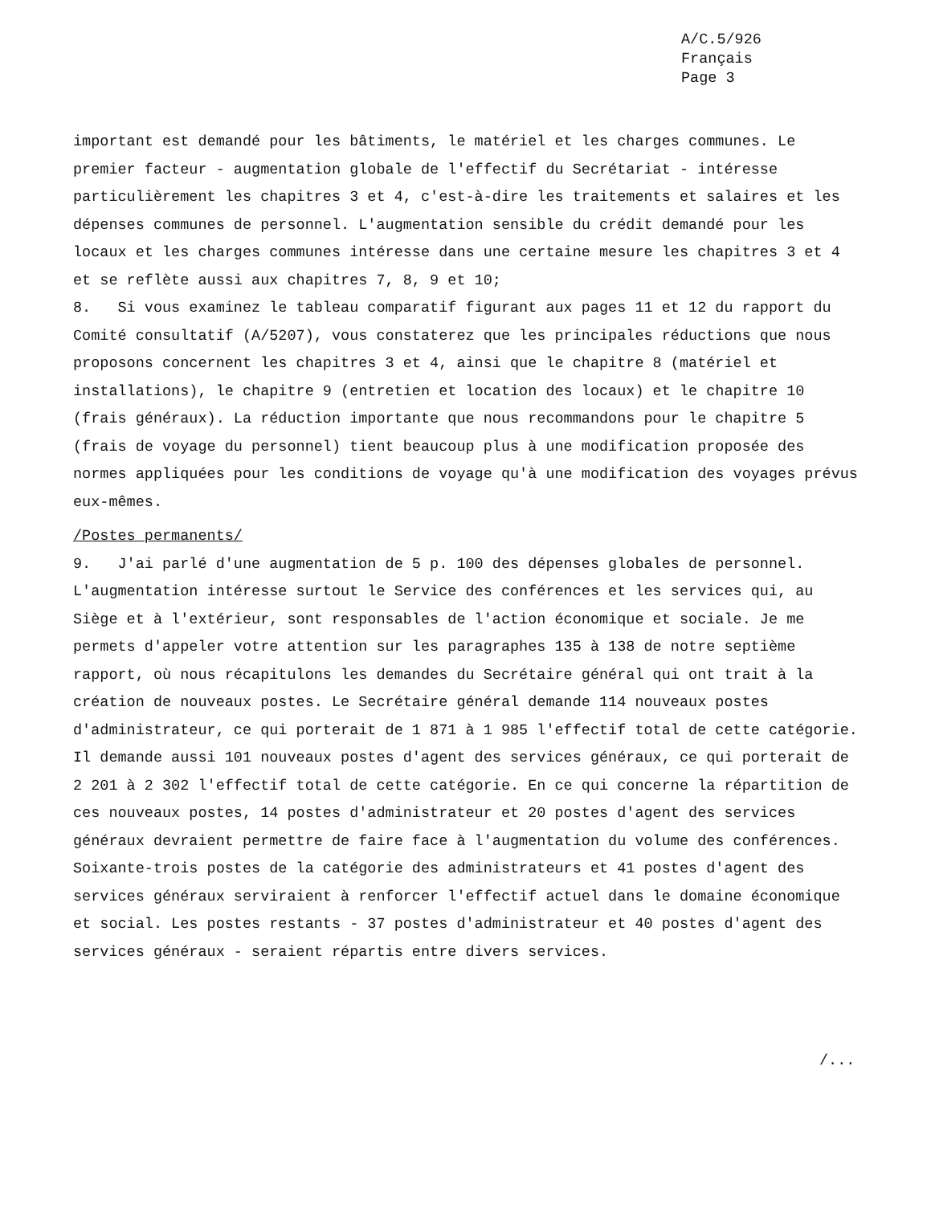A/C.5/926
Français
Page 3
important est demandé pour les bâtiments, le matériel et les charges communes. Le premier facteur - augmentation globale de l'effectif du Secrétariat - intéresse particulièrement les chapitres 3 et 4, c'est-à-dire les traitements et salaires et les dépenses communes de personnel. L'augmentation sensible du crédit demandé pour les locaux et les charges communes intéresse dans une certaine mesure les chapitres 3 et 4 et se reflète aussi aux chapitres 7, 8, 9 et 10;
8. Si vous examinez le tableau comparatif figurant aux pages 11 et 12 du rapport du Comité consultatif (A/5207), vous constaterez que les principales réductions que nous proposons concernent les chapitres 3 et 4, ainsi que le chapitre 8 (matériel et installations), le chapitre 9 (entretien et location des locaux) et le chapitre 10 (frais généraux). La réduction importante que nous recommandons pour le chapitre 5 (frais de voyage du personnel) tient beaucoup plus à une modification proposée des normes appliquées pour les conditions de voyage qu'à une modification des voyages prévus eux-mêmes.
/Postes permanents/
9. J'ai parlé d'une augmentation de 5 p. 100 des dépenses globales de personnel. L'augmentation intéresse surtout le Service des conférences et les services qui, au Siège et à l'extérieur, sont responsables de l'action économique et sociale. Je me permets d'appeler votre attention sur les paragraphes 135 à 138 de notre septième rapport, où nous récapitulons les demandes du Secrétaire général qui ont trait à la création de nouveaux postes. Le Secrétaire général demande 114 nouveaux postes d'administrateur, ce qui porterait de 1 871 à 1 985 l'effectif total de cette catégorie. Il demande aussi 101 nouveaux postes d'agent des services généraux, ce qui porterait de 2 201 à 2 302 l'effectif total de cette catégorie. En ce qui concerne la répartition de ces nouveaux postes, 14 postes d'administrateur et 20 postes d'agent des services généraux devraient permettre de faire face à l'augmentation du volume des conférences. Soixante-trois postes de la catégorie des administrateurs et 41 postes d'agent des services généraux serviraient à renforcer l'effectif actuel dans le domaine économique et social. Les postes restants - 37 postes d'administrateur et 40 postes d'agent des services généraux - seraient répartis entre divers services.
/...